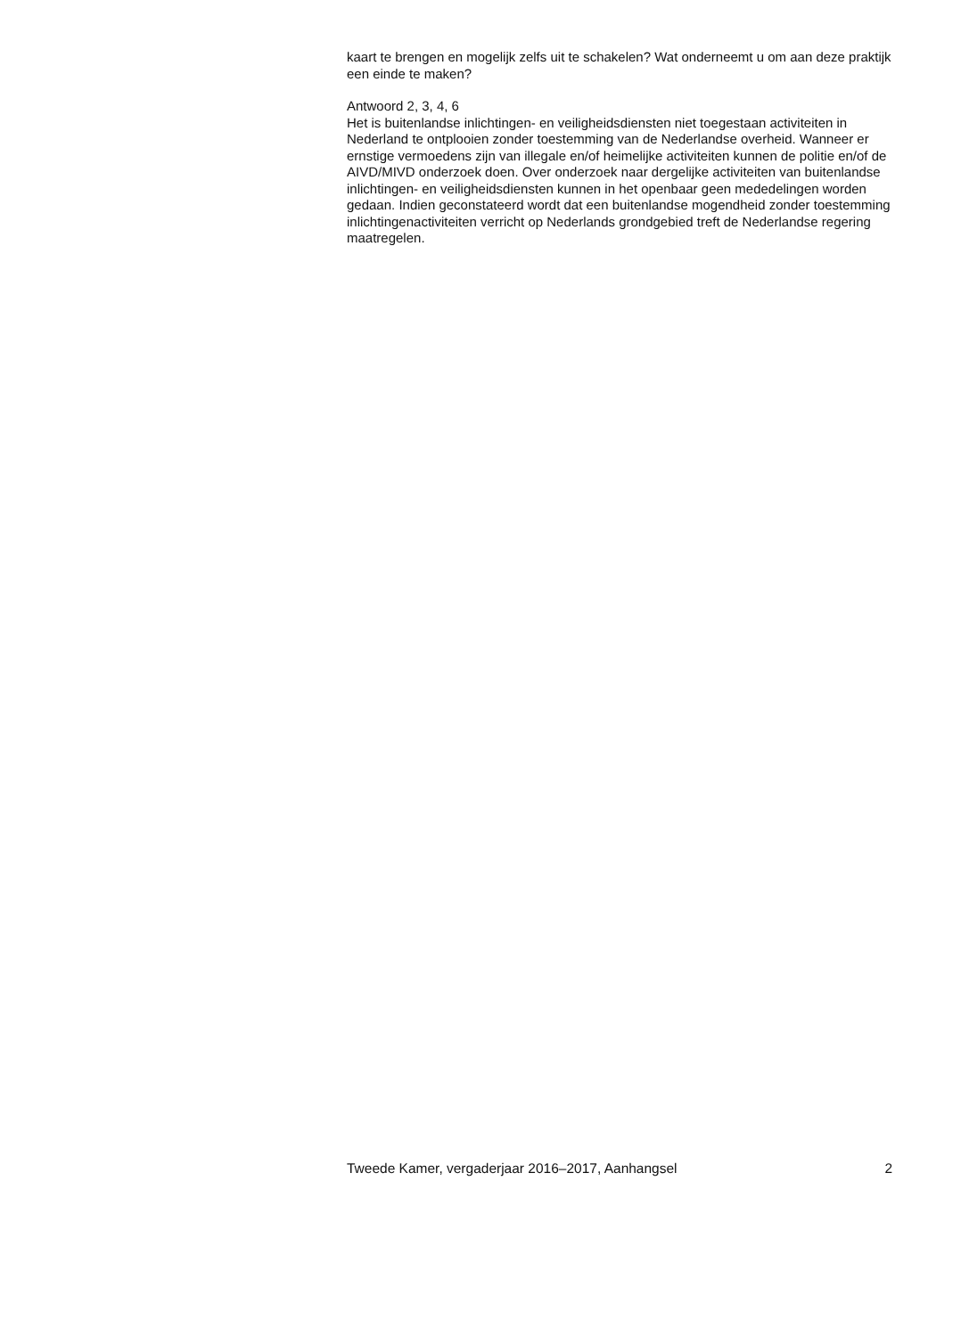kaart te brengen en mogelijk zelfs uit te schakelen? Wat onderneemt u om aan deze praktijk een einde te maken?
Antwoord 2, 3, 4, 6
Het is buitenlandse inlichtingen- en veiligheidsdiensten niet toegestaan activiteiten in Nederland te ontplooien zonder toestemming van de Nederlandse overheid. Wanneer er ernstige vermoedens zijn van illegale en/of heimelijke activiteiten kunnen de politie en/of de AIVD/MIVD onderzoek doen. Over onderzoek naar dergelijke activiteiten van buitenlandse inlichtingen- en veiligheidsdiensten kunnen in het openbaar geen mededelingen worden gedaan. Indien geconstateerd wordt dat een buitenlandse mogendheid zonder toestemming inlichtingenactiviteiten verricht op Nederlands grondgebied treft de Nederlandse regering maatregelen.
Tweede Kamer, vergaderjaar 2016–2017, Aanhangsel 2